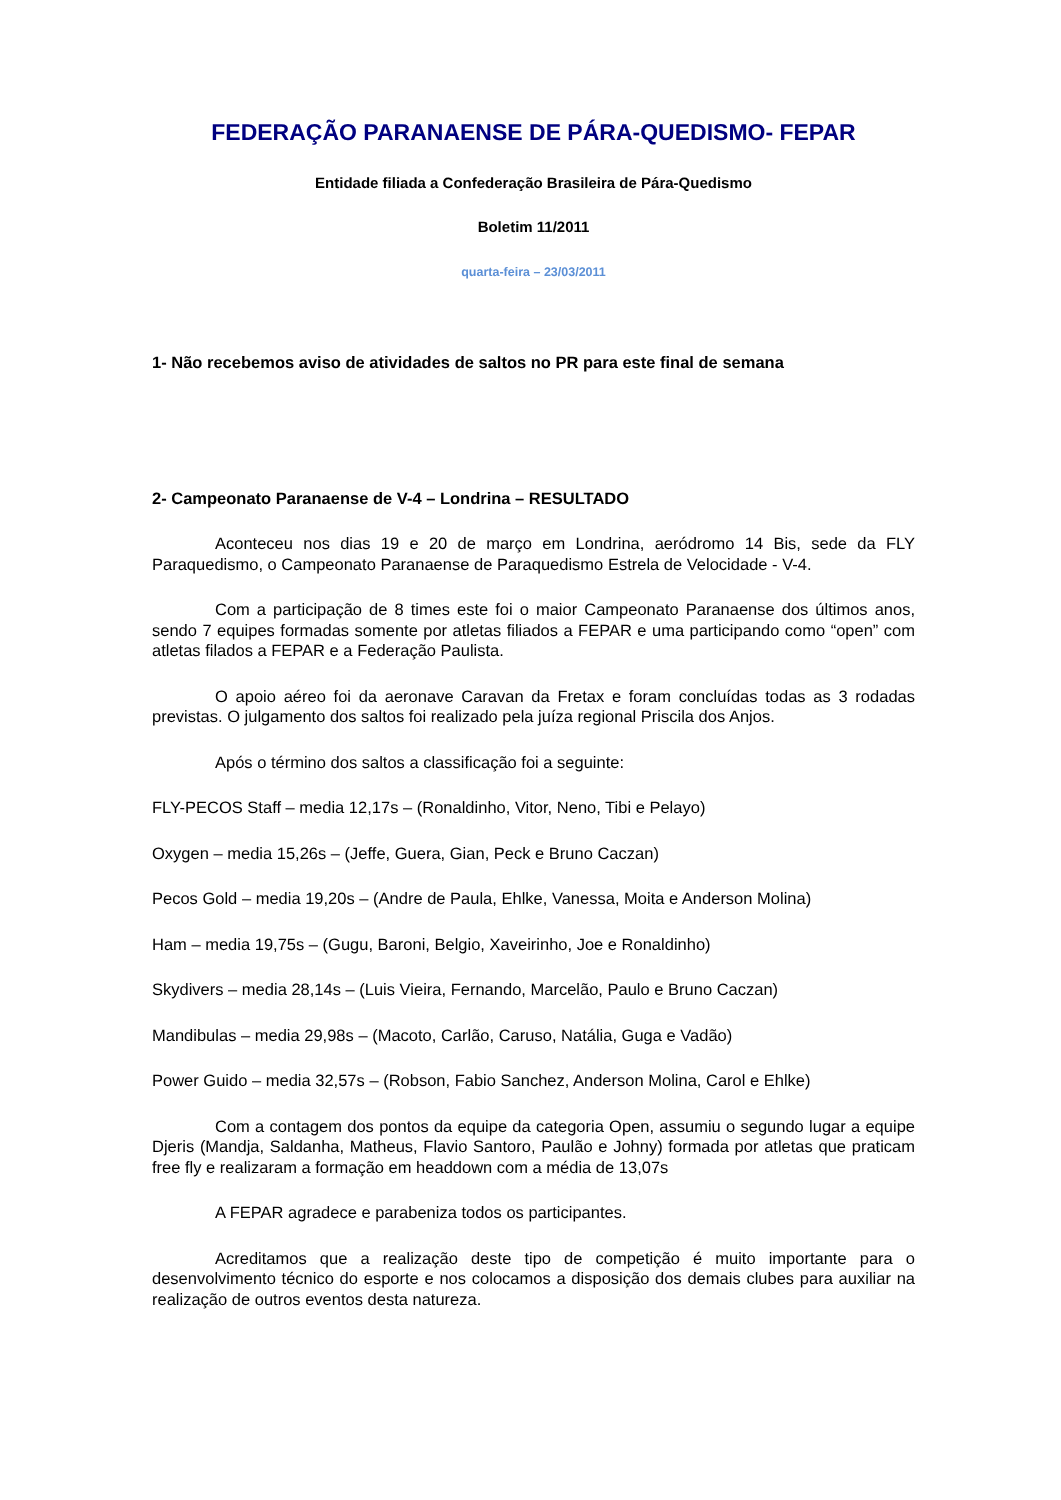FEDERAÇÃO PARANAENSE DE PÁRA-QUEDISMO- FEPAR
Entidade filiada a Confederação Brasileira de Pára-Quedismo
Boletim 11/2011
quarta-feira – 23/03/2011
1- Não recebemos aviso de atividades de saltos no PR para este final de semana
2- Campeonato Paranaense de V-4 – Londrina – RESULTADO
Aconteceu nos dias 19 e 20 de março em Londrina, aeródromo 14 Bis, sede da FLY Paraquedismo, o Campeonato Paranaense de Paraquedismo Estrela de Velocidade - V-4.
Com a participação de 8 times este foi o maior Campeonato Paranaense dos últimos anos, sendo 7 equipes formadas somente por atletas filiados a FEPAR e uma participando como “open” com atletas filados a FEPAR e a Federação Paulista.
O apoio aéreo foi da aeronave Caravan da Fretax e foram concluídas todas as 3 rodadas previstas. O julgamento dos saltos foi realizado pela juíza regional Priscila dos Anjos.
Após o término dos saltos a classificação foi a seguinte:
FLY-PECOS Staff – media 12,17s – (Ronaldinho, Vitor, Neno, Tibi e Pelayo)
Oxygen – media 15,26s – (Jeffe, Guera, Gian, Peck e Bruno Caczan)
Pecos Gold – media 19,20s – (Andre de Paula, Ehlke, Vanessa, Moita e Anderson Molina)
Ham – media 19,75s – (Gugu, Baroni, Belgio, Xaveirinho, Joe e Ronaldinho)
Skydivers – media 28,14s – (Luis Vieira, Fernando, Marcelão, Paulo e Bruno Caczan)
Mandibulas – media 29,98s – (Macoto, Carlão, Caruso, Natália, Guga e Vadão)
Power Guido – media 32,57s – (Robson, Fabio Sanchez, Anderson Molina, Carol e Ehlke)
Com a contagem dos pontos da equipe da categoria Open, assumiu o segundo lugar a equipe Djeris (Mandja, Saldanha, Matheus, Flavio Santoro, Paulão e Johny) formada por atletas que praticam free fly e realizaram a formação em headdown com a média de 13,07s
A FEPAR agradece e parabeniza todos os participantes.
Acreditamos que a realização deste tipo de competição é muito importante para o desenvolvimento técnico do esporte e nos colocamos a disposição dos demais clubes para auxiliar na realização de outros eventos desta natureza.